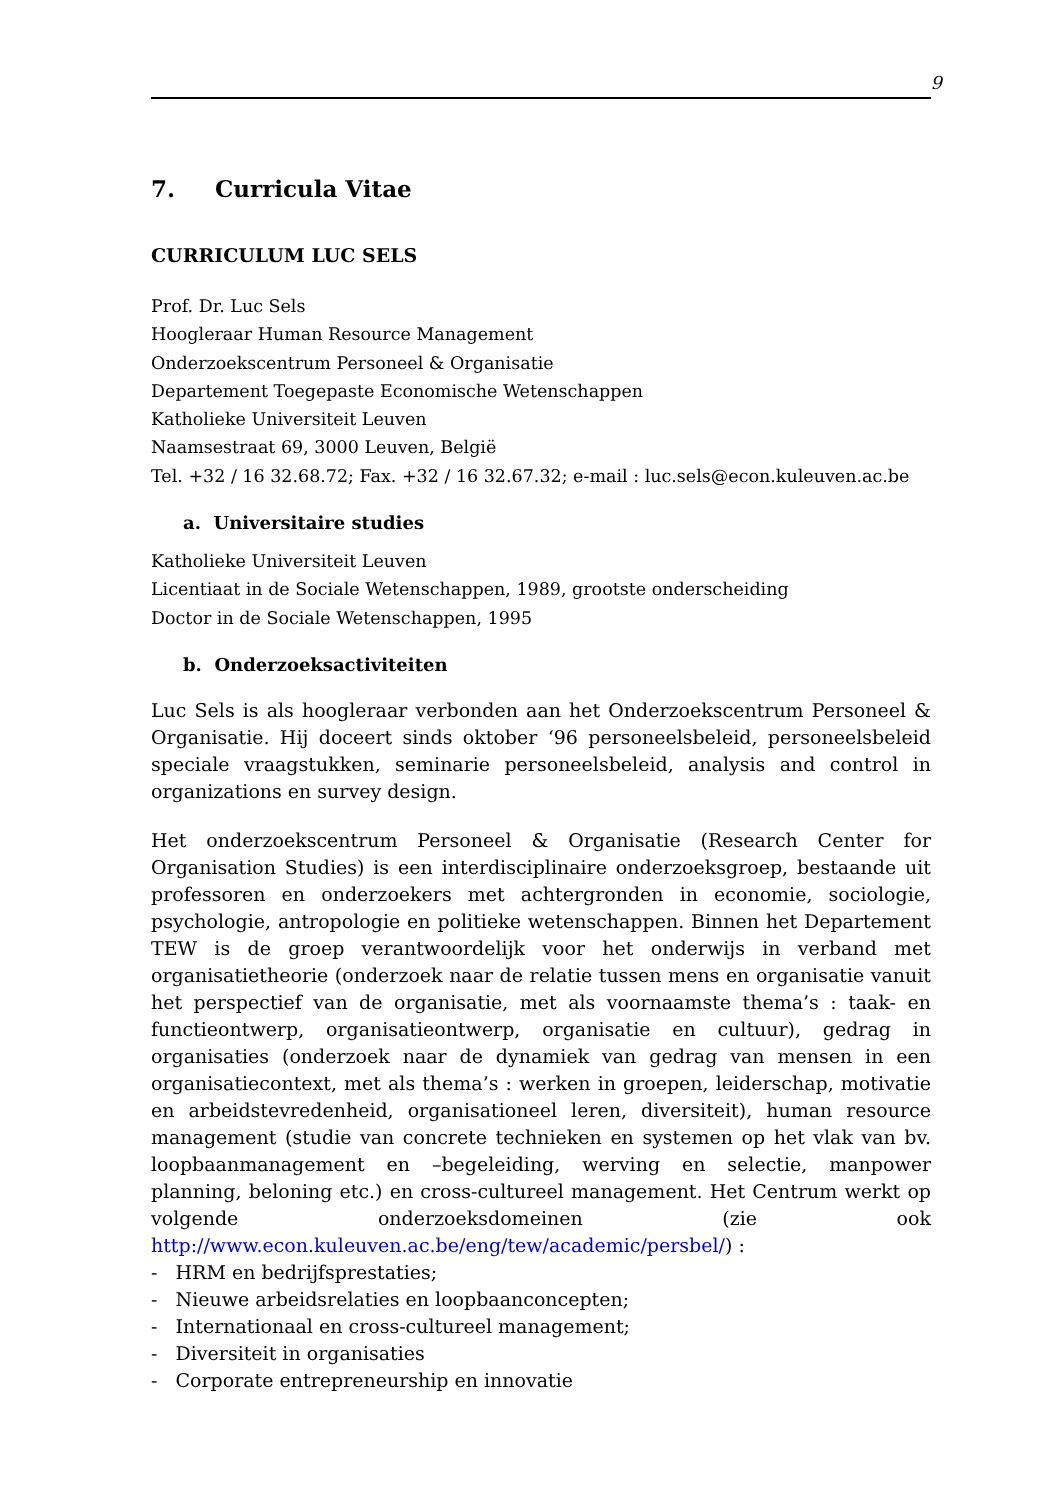9
7. Curricula Vitae
CURRICULUM LUC SELS
Prof. Dr. Luc Sels
Hoogleraar Human Resource Management
Onderzoekscentrum Personeel & Organisatie
Departement Toegepaste Economische Wetenschappen
Katholieke Universiteit Leuven
Naamsestraat 69, 3000 Leuven, België
Tel. +32 / 16 32.68.72; Fax. +32 / 16 32.67.32; e-mail : luc.sels@econ.kuleuven.ac.be
a. Universitaire studies
Katholieke Universiteit Leuven
Licentiaat in de Sociale Wetenschappen, 1989, grootste onderscheiding
Doctor in de Sociale Wetenschappen, 1995
b. Onderzoeksactiviteiten
Luc Sels is als hoogleraar verbonden aan het Onderzoekscentrum Personeel & Organisatie. Hij doceert sinds oktober ‘96 personeelsbeleid, personeelsbeleid speciale vraagstukken, seminarie personeelsbeleid, analysis and control in organizations en survey design.
Het onderzoekscentrum Personeel & Organisatie (Research Center for Organisation Studies) is een interdisciplinaire onderzoeksgroep, bestaande uit professoren en onderzoekers met achtergronden in economie, sociologie, psychologie, antropologie en politieke wetenschappen. Binnen het Departement TEW is de groep verantwoordelijk voor het onderwijs in verband met organisatietheorie (onderzoek naar de relatie tussen mens en organisatie vanuit het perspectief van de organisatie, met als voornaamste thema’s : taak- en functieontwerp, organisatieontwerp, organisatie en cultuur), gedrag in organisaties (onderzoek naar de dynamiek van gedrag van mensen in een organisatiecontext, met als thema’s : werken in groepen, leiderschap, motivatie en arbeidstevredenheid, organisationeel leren, diversiteit), human resource management (studie van concrete technieken en systemen op het vlak van bv. loopbaanmanagement en –begeleiding, werving en selectie, manpower planning, beloning etc.) en cross-cultureel management. Het Centrum werkt op volgende onderzoeksdomeinen (zie ook http://www.econ.kuleuven.ac.be/eng/tew/academic/persbel/) :
- HRM en bedrijfsprestaties;
- Nieuwe arbeidsrelaties en loopbaanconcepten;
- Internationaal en cross-cultureel management;
- Diversiteit in organisaties
- Corporate entrepreneurship en innovatie